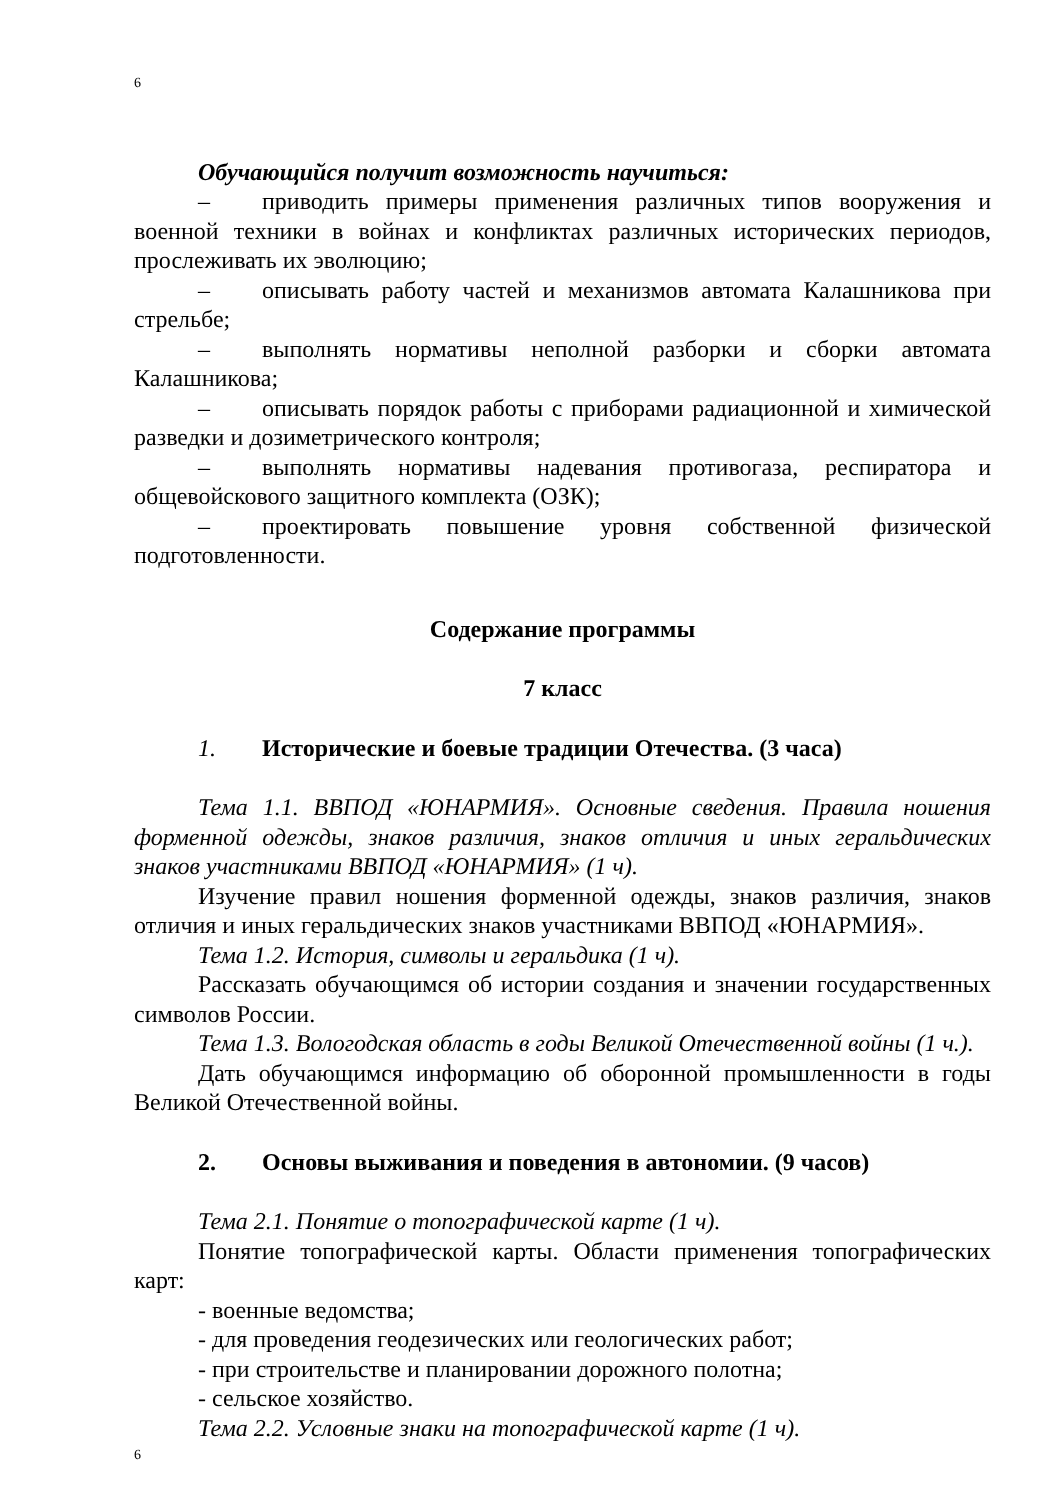6
Обучающийся получит возможность научиться:
– приводить примеры применения различных типов вооружения и военной техники в войнах и конфликтах различных исторических периодов, прослеживать их эволюцию;
– описывать работу частей и механизмов автомата Калашникова при стрельбе;
– выполнять нормативы неполной разборки и сборки автомата Калашникова;
– описывать порядок работы с приборами радиационной и химической разведки и дозиметрического контроля;
– выполнять нормативы надевания противогаза, респиратора и общевойскового защитного комплекта (ОЗК);
– проектировать повышение уровня собственной физической подготовленности.
Содержание программы
7 класс
1. Исторические и боевые традиции Отечества. (3 часа)
Тема 1.1. ВВПОД «ЮНАРМИЯ». Основные сведения. Правила ношения форменной одежды, знаков различия, знаков отличия и иных геральдических знаков участниками ВВПОД «ЮНАРМИЯ» (1 ч).
Изучение правил ношения форменной одежды, знаков различия, знаков отличия и иных геральдических знаков участниками ВВПОД «ЮНАРМИЯ».
Тема 1.2. История, символы и геральдика (1 ч).
Рассказать обучающимся об истории создания и значении государственных символов России.
Тема 1.3. Вологодская область в годы Великой Отечественной войны (1 ч.).
Дать обучающимся информацию об оборонной промышленности в годы Великой Отечественной войны.
2. Основы выживания и поведения в автономии. (9 часов)
Тема 2.1. Понятие о топографической карте (1 ч).
Понятие топографической карты. Области применения топографических карт:
- военные ведомства;
- для проведения геодезических или геологических работ;
- при строительстве и планировании дорожного полотна;
- сельское хозяйство.
Тема 2.2. Условные знаки на топографической карте (1 ч).
6